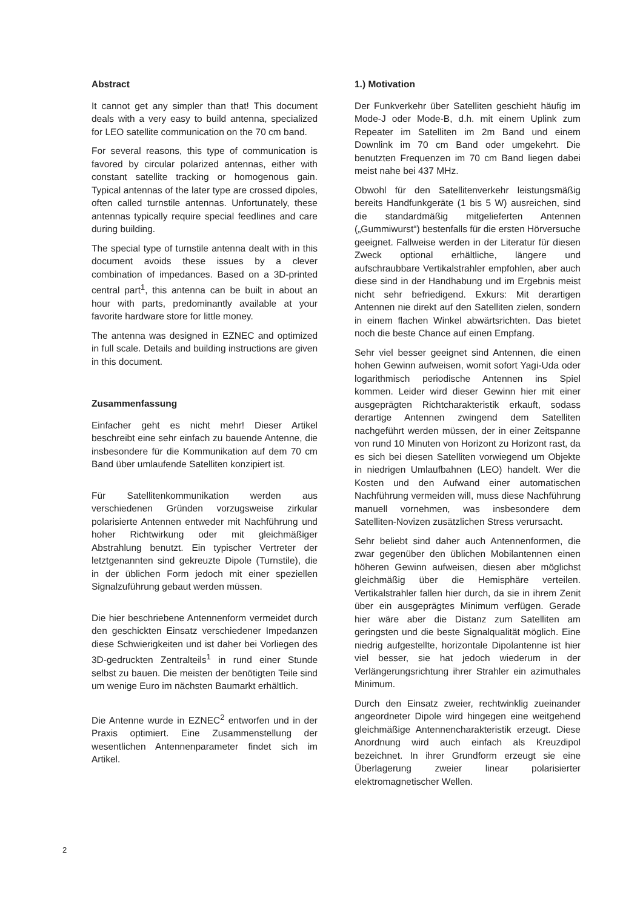Abstract
It cannot get any simpler than that! This document deals with a very easy to build antenna, specialized for LEO satellite communication on the 70 cm band.
For several reasons, this type of communication is favored by circular polarized antennas, either with constant satellite tracking or homogenous gain. Typical antennas of the later type are crossed dipoles, often called turnstile antennas. Unfortunately, these antennas typically require special feedlines and care during building.
The special type of turnstile antenna dealt with in this document avoids these issues by a clever combination of impedances. Based on a 3D-printed central part<sup>1</sup>, this antenna can be built in about an hour with parts, predominantly available at your favorite hardware store for little money.
The antenna was designed in EZNEC and optimized in full scale. Details and building instructions are given in this document.
Zusammenfassung
Einfacher geht es nicht mehr! Dieser Artikel beschreibt eine sehr einfach zu bauende Antenne, die insbesondere für die Kommunikation auf dem 70 cm Band über umlaufende Satelliten konzipiert ist.
Für Satellitenkommunikation werden aus verschiedenen Gründen vorzugsweise zirkular polarisierte Antennen entweder mit Nachführung und hoher Richtwirkung oder mit gleichmäßiger Abstrahlung benutzt. Ein typischer Vertreter der letztgenannten sind gekreuzte Dipole (Turnstile), die in der üblichen Form jedoch mit einer speziellen Signalzuführung gebaut werden müssen.
Die hier beschriebene Antennenform vermeidet durch den geschickten Einsatz verschiedener Impedanzen diese Schwierigkeiten und ist daher bei Vorliegen des 3D-gedruckten Zentralteils<sup>1</sup> in rund einer Stunde selbst zu bauen. Die meisten der benötigten Teile sind um wenige Euro im nächsten Baumarkt erhältlich.
Die Antenne wurde in EZNEC<sup>2</sup> entworfen und in der Praxis optimiert. Eine Zusammenstellung der wesentlichen Antennenparameter findet sich im Artikel.
1.) Motivation
Der Funkverkehr über Satelliten geschieht häufig im Mode-J oder Mode-B, d.h. mit einem Uplink zum Repeater im Satelliten im 2m Band und einem Downlink im 70 cm Band oder umgekehrt. Die benutzten Frequenzen im 70 cm Band liegen dabei meist nahe bei 437 MHz.
Obwohl für den Satellitenverkehr leistungsmäßig bereits Handfunkgeräte (1 bis 5 W) ausreichen, sind die standardmäßig mitgelieferten Antennen („Gummiwurst“) bestenfalls für die ersten Hörversuche geeignet. Fallweise werden in der Literatur für diesen Zweck optional erhältliche, längere und aufschraubbare Vertikalstrahler empfohlen, aber auch diese sind in der Handhabung und im Ergebnis meist nicht sehr befriedigend. Exkurs: Mit derartigen Antennen nie direkt auf den Satelliten zielen, sondern in einem flachen Winkel abwärtsrichten. Das bietet noch die beste Chance auf einen Empfang.
Sehr viel besser geeignet sind Antennen, die einen hohen Gewinn aufweisen, womit sofort Yagi-Uda oder logarithmisch periodische Antennen ins Spiel kommen. Leider wird dieser Gewinn hier mit einer ausgeprägten Richtcharakteristik erkauft, sodass derartige Antennen zwingend dem Satelliten nachgeführt werden müssen, der in einer Zeitspanne von rund 10 Minuten von Horizont zu Horizont rast, da es sich bei diesen Satelliten vorwiegend um Objekte in niedrigen Umlaufbahnen (LEO) handelt. Wer die Kosten und den Aufwand einer automatischen Nachführung vermeiden will, muss diese Nachführung manuell vornehmen, was insbesondere dem Satelliten-Novizen zusätzlichen Stress verursacht.
Sehr beliebt sind daher auch Antennenformen, die zwar gegenüber den üblichen Mobilantennen einen höheren Gewinn aufweisen, diesen aber möglichst gleichmäßig über die Hemisphäre verteilen. Vertikalstrahler fallen hier durch, da sie in ihrem Zenit über ein ausgeprägtes Minimum verfügen. Gerade hier wäre aber die Distanz zum Satelliten am geringsten und die beste Signalqualität möglich. Eine niedrig aufgestellte, horizontale Dipolantenne ist hier viel besser, sie hat jedoch wiederum in der Verlängerungsrichtung ihrer Strahler ein azimuthales Minimum.
Durch den Einsatz zweier, rechtwinklig zueinander angeordneter Dipole wird hingegen eine weitgehend gleichmäßige Antennencharakteristik erzeugt. Diese Anordnung wird auch einfach als Kreuzdipol bezeichnet. In ihrer Grundform erzeugt sie eine Überlagerung zweier linear polarisierter elektromagnetischer Wellen.
2